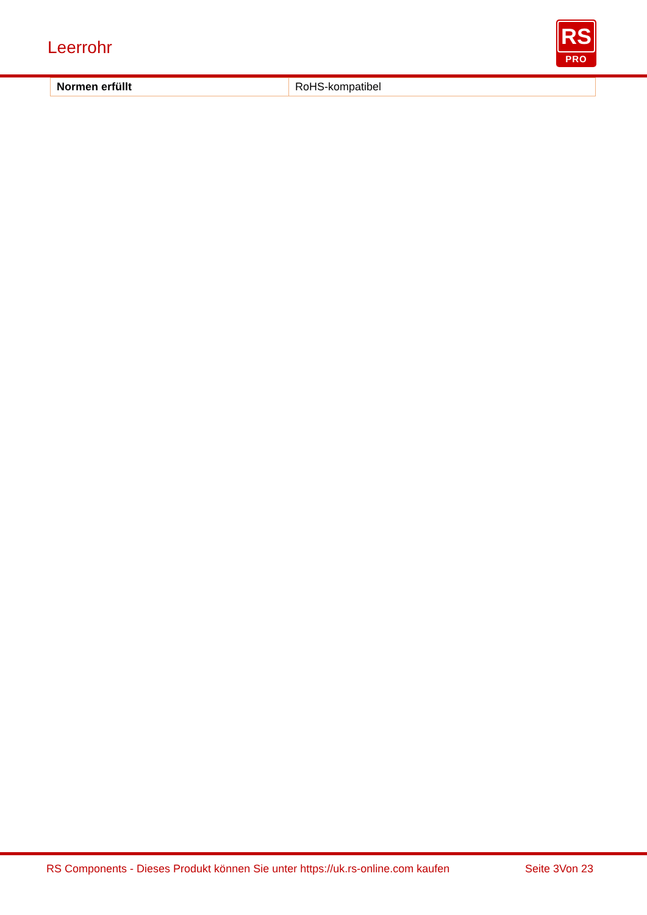Leerrohr
RS
PRO
| Normen erfüllt | RoHS-kompatibel |
RS Components - Dieses Produkt können Sie unter https://uk.rs-online.com kaufen
Seite 3Von 23